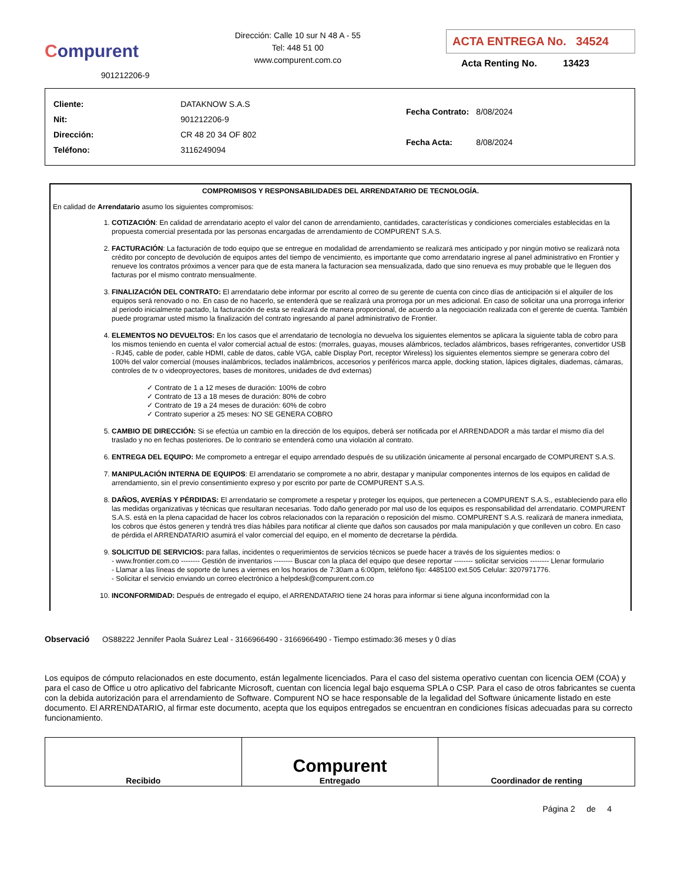Compurent
901212206-9
Dirección: Calle 10 sur N 48 A - 55
Tel: 448 51 00
www.compurent.com.co
ACTA ENTREGA No. 34524
Acta Renting No. 13423
| Cliente: | DATAKNOW S.A.S |
| Nit: | 901212206-9 |
| Dirección: | CR 48 20 34 OF 802 |
| Teléfono: | 3116249094 |
| Fecha Contrato: | 8/08/2024 |
| Fecha Acta: | 8/08/2024 |
COMPROMISOS Y RESPONSABILIDADES DEL ARRENDATARIO DE TECNOLOGÍA.
En calidad de Arrendatario asumo los siguientes compromisos:
1. COTIZACIÓN: En calidad de arrendatario acepto el valor del canon de arrendamiento, cantidades, características y condiciones comerciales establecidas en la propuesta comercial presentada por las personas encargadas de arrendamiento de COMPURENT S.A.S.
2. FACTURACIÓN: La facturación de todo equipo que se entregue en modalidad de arrendamiento se realizará mes anticipado y por ningún motivo se realizará nota crédito por concepto de devolución de equipos antes del tiempo de vencimiento, es importante que como arrendatario ingrese al panel administrativo en Frontier y renueve los contratos próximos a vencer para que de esta manera la facturacion sea mensualizada, dado que sino renueva es muy probable que le lleguen dos facturas por el mismo contrato mensualmente.
3. FINALIZACIÓN DEL CONTRATO: El arrendatario debe informar por escrito al correo de su gerente de cuenta con cinco días de anticipación si el alquiler de los equipos será renovado o no. En caso de no hacerlo, se entenderá que se realizará una prorroga por un mes adicional. En caso de solicitar una una prorroga inferior al periodo inicialmente pactado, la facturación de esta se realizará de manera proporcional, de acuerdo a la negociación realizada con el gerente de cuenta. También puede programar usted mismo la finalización del contrato ingresando al panel administrativo de Frontier.
4. ELEMENTOS NO DEVUELTOS: En los casos que el arrendatario de tecnología no devuelva los siguientes elementos se aplicara la siguiente tabla de cobro para los mismos teniendo en cuenta el valor comercial actual de estos: (morrales, guayas, mouses alámbricos, teclados alámbricos, bases refrigerantes, convertidor USB - RJ45, cable de poder, cable HDMI, cable de datos, cable VGA, cable Display Port, receptor Wireless) los siguientes elementos siempre se generara cobro del 100% del valor comercial (mouses inalámbricos, teclados inalámbricos, accesorios y periféricos marca apple, docking station, lápices digitales, diademas, cámaras, controles de tv o videoproyectores, bases de monitores, unidades de dvd externas)
✓ Contrato de 1 a 12 meses de duración: 100% de cobro
✓ Contrato de 13 a 18 meses de duración: 80% de cobro
✓ Contrato de 19 a 24 meses de duración: 60% de cobro
✓ Contrato superior a 25 meses: NO SE GENERA COBRO
5. CAMBIO DE DIRECCIÓN: Si se efectúa un cambio en la dirección de los equipos, deberá ser notificada por el ARRENDADOR a más tardar el mismo día del traslado y no en fechas posteriores. De lo contrario se entenderá como una violación al contrato.
6. ENTREGA DEL EQUIPO: Me comprometo a entregar el equipo arrendado después de su utilización únicamente al personal encargado de COMPURENT S.A.S.
7. MANIPULACIÓN INTERNA DE EQUIPOS: El arrendatario se compromete a no abrir, destapar y manipular componentes internos de los equipos en calidad de arrendamiento, sin el previo consentimiento expreso y por escrito por parte de COMPURENT S.A.S.
8. DAÑOS, AVERÍAS Y PÉRDIDAS: El arrendatario se compromete a respetar y proteger los equipos, que pertenecen a COMPURENT S.A.S., estableciendo para ello las medidas organizativas y técnicas que resultaran necesarias. Todo daño generado por mal uso de los equipos es responsabilidad del arrendatario. COMPURENT S.A.S. está en la plena capacidad de hacer los cobros relacionados con la reparación o reposición del mismo. COMPURENT S.A.S. realizará de manera inmediata, los cobros que éstos generen y tendrá tres días hábiles para notificar al cliente que daños son causados por mala manipulación y que conlleven un cobro. En caso de pérdida el ARRENDATARIO asumirá el valor comercial del equipo, en el momento de decretarse la pérdida.
9. SOLICITUD DE SERVICIOS: para fallas, incidentes o requerimientos de servicios técnicos se puede hacer a través de los siguientes medios: o
- www.frontier.com.co -------- Gestión de inventarios -------- Buscar con la placa del equipo que desee reportar -------- solicitar servicios -------- Llenar formulario
- Llamar a las líneas de soporte de lunes a viernes en los horarios de 7:30am a 6:00pm, teléfono fijo: 4485100 ext.505 Celular: 3207971776.
- Solicitar el servicio enviando un correo electrónico a helpdesk@compurent.com.co
10. INCONFORMIDAD: Después de entregado el equipo, el ARRENDATARIO tiene 24 horas para informar si tiene alguna inconformidad con la
Observació OS88222 Jennifer Paola Suárez Leal - 3166966490 - 3166966490 - Tiempo estimado:36 meses y 0 días
Los equipos de cómputo relacionados en este documento, están legalmente licenciados. Para el caso del sistema operativo cuentan con licencia OEM (COA) y para el caso de Office u otro aplicativo del fabricante Microsoft, cuentan con licencia legal bajo esquema SPLA o CSP. Para el caso de otros fabricantes se cuenta con la debida autorización para el arrendamiento de Software. Compurent NO se hace responsable de la legalidad del Software únicamente listado en este documento. El ARRENDATARIO, al firmar este documento, acepta que los equipos entregados se encuentran en condiciones físicas adecuadas para su correcto funcionamiento.
| Recibido | Compurent Entregado | Coordinador de renting |
Página 2 de 4